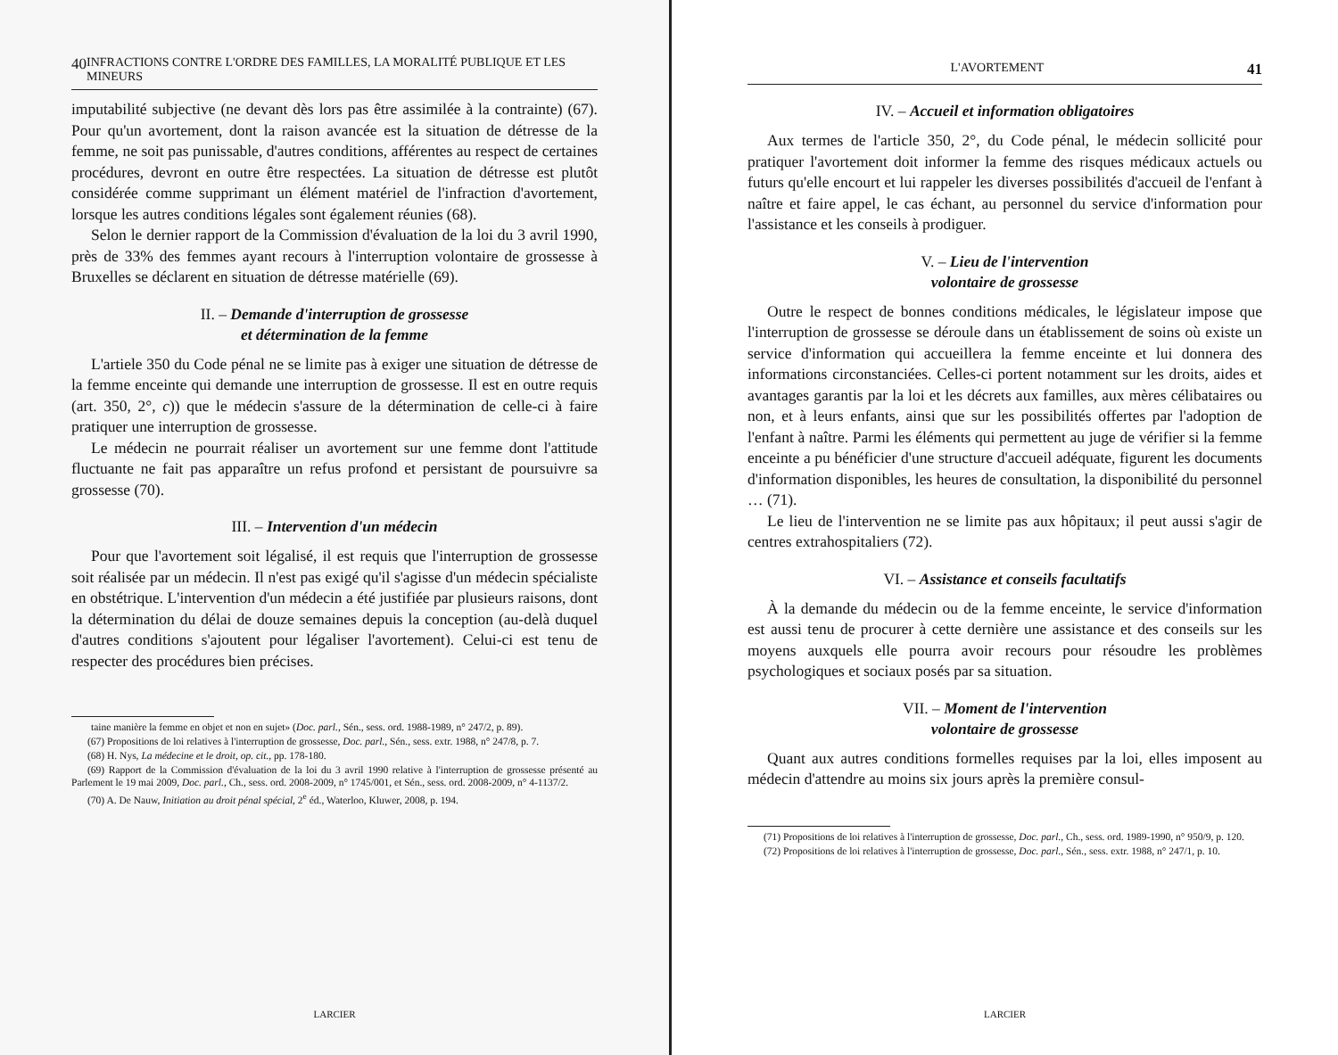40 INFRACTIONS CONTRE L'ORDRE DES FAMILLES, LA MORALITÉ PUBLIQUE ET LES MINEURS
imputabilité subjective (ne devant dès lors pas être assimilée à la contrainte) (67). Pour qu'un avortement, dont la raison avancée est la situation de détresse de la femme, ne soit pas punissable, d'autres conditions, afférentes au respect de certaines procédures, devront en outre être respectées. La situation de détresse est plutôt considérée comme supprimant un élément matériel de l'infraction d'avortement, lorsque les autres conditions légales sont également réunies (68).
Selon le dernier rapport de la Commission d'évaluation de la loi du 3 avril 1990, près de 33% des femmes ayant recours à l'interruption volontaire de grossesse à Bruxelles se déclarent en situation de détresse matérielle (69).
II. – Demande d'interruption de grossesse
et détermination de la femme
L'artiele 350 du Code pénal ne se limite pas à exiger une situation de détresse de la femme enceinte qui demande une interruption de grossesse. Il est en outre requis (art. 350, 2°, c)) que le médecin s'assure de la détermination de celle-ci à faire pratiquer une interruption de grossesse.
Le médecin ne pourrait réaliser un avortement sur une femme dont l'attitude fluctuante ne fait pas apparaître un refus profond et persistant de poursuivre sa grossesse (70).
III. – Intervention d'un médecin
Pour que l'avortement soit légalisé, il est requis que l'interruption de grossesse soit réalisée par un médecin. Il n'est pas exigé qu'il s'agisse d'un médecin spécialiste en obstétrique. L'intervention d'un médecin a été justifiée par plusieurs raisons, dont la détermination du délai de douze semaines depuis la conception (au-delà duquel d'autres conditions s'ajoutent pour légaliser l'avortement). Celui-ci est tenu de respecter des procédures bien précises.
taine manière la femme en objet et non en sujet» (Doc. parl., Sén., sess. ord. 1988-1989, n° 247/2, p. 89).
(67) Propositions de loi relatives à l'interruption de grossesse, Doc. parl., Sén., sess. extr. 1988, n° 247/8, p. 7.
(68) H. Nys, La médecine et le droit, op. cit., pp. 178-180.
(69) Rapport de la Commission d'évaluation de la loi du 3 avril 1990 relative à l'interruption de grossesse présenté au Parlement le 19 mai 2009, Doc. parl., Ch., sess. ord. 2008-2009, n° 1745/001, et Sén., sess. ord. 2008-2009, n° 4-1137/2.
(70) A. De Nauw, Initiation au droit pénal spécial, 2<sup>e</sup> éd., Waterloo, Kluwer, 2008, p. 194.
LARCIER
L'AVORTEMENT 41
IV. – Accueil et information obligatoires
Aux termes de l'article 350, 2°, du Code pénal, le médecin sollicité pour pratiquer l'avortement doit informer la femme des risques médicaux actuels ou futurs qu'elle encourt et lui rappeler les diverses possibilités d'accueil de l'enfant à naître et faire appel, le cas échant, au personnel du service d'information pour l'assistance et les conseils à prodiguer.
V. – Lieu de l'intervention
volontaire de grossesse
Outre le respect de bonnes conditions médicales, le législateur impose que l'interruption de grossesse se déroule dans un établissement de soins où existe un service d'information qui accueillera la femme enceinte et lui donnera des informations circonstanciées. Celles-ci portent notamment sur les droits, aides et avantages garantis par la loi et les décrets aux familles, aux mères célibataires ou non, et à leurs enfants, ainsi que sur les possibilités offertes par l'adoption de l'enfant à naître. Parmi les éléments qui permettent au juge de vérifier si la femme enceinte a pu bénéficier d'une structure d'accueil adéquate, figurent les documents d'information disponibles, les heures de consultation, la disponibilité du personnel … (71).
Le lieu de l'intervention ne se limite pas aux hôpitaux; il peut aussi s'agir de centres extrahospitaliers (72).
VI. – Assistance et conseils facultatifs
À la demande du médecin ou de la femme enceinte, le service d'information est aussi tenu de procurer à cette dernière une assistance et des conseils sur les moyens auxquels elle pourra avoir recours pour résoudre les problèmes psychologiques et sociaux posés par sa situation.
VII. – Moment de l'intervention
volontaire de grossesse
Quant aux autres conditions formelles requises par la loi, elles imposent au médecin d'attendre au moins six jours après la première consul-
(71) Propositions de loi relatives à l'interruption de grossesse, Doc. parl., Ch., sess. ord. 1989-1990, n° 950/9, p. 120.
(72) Propositions de loi relatives à l'interruption de grossesse, Doc. parl., Sén., sess. extr. 1988, n° 247/1, p. 10.
LARCIER